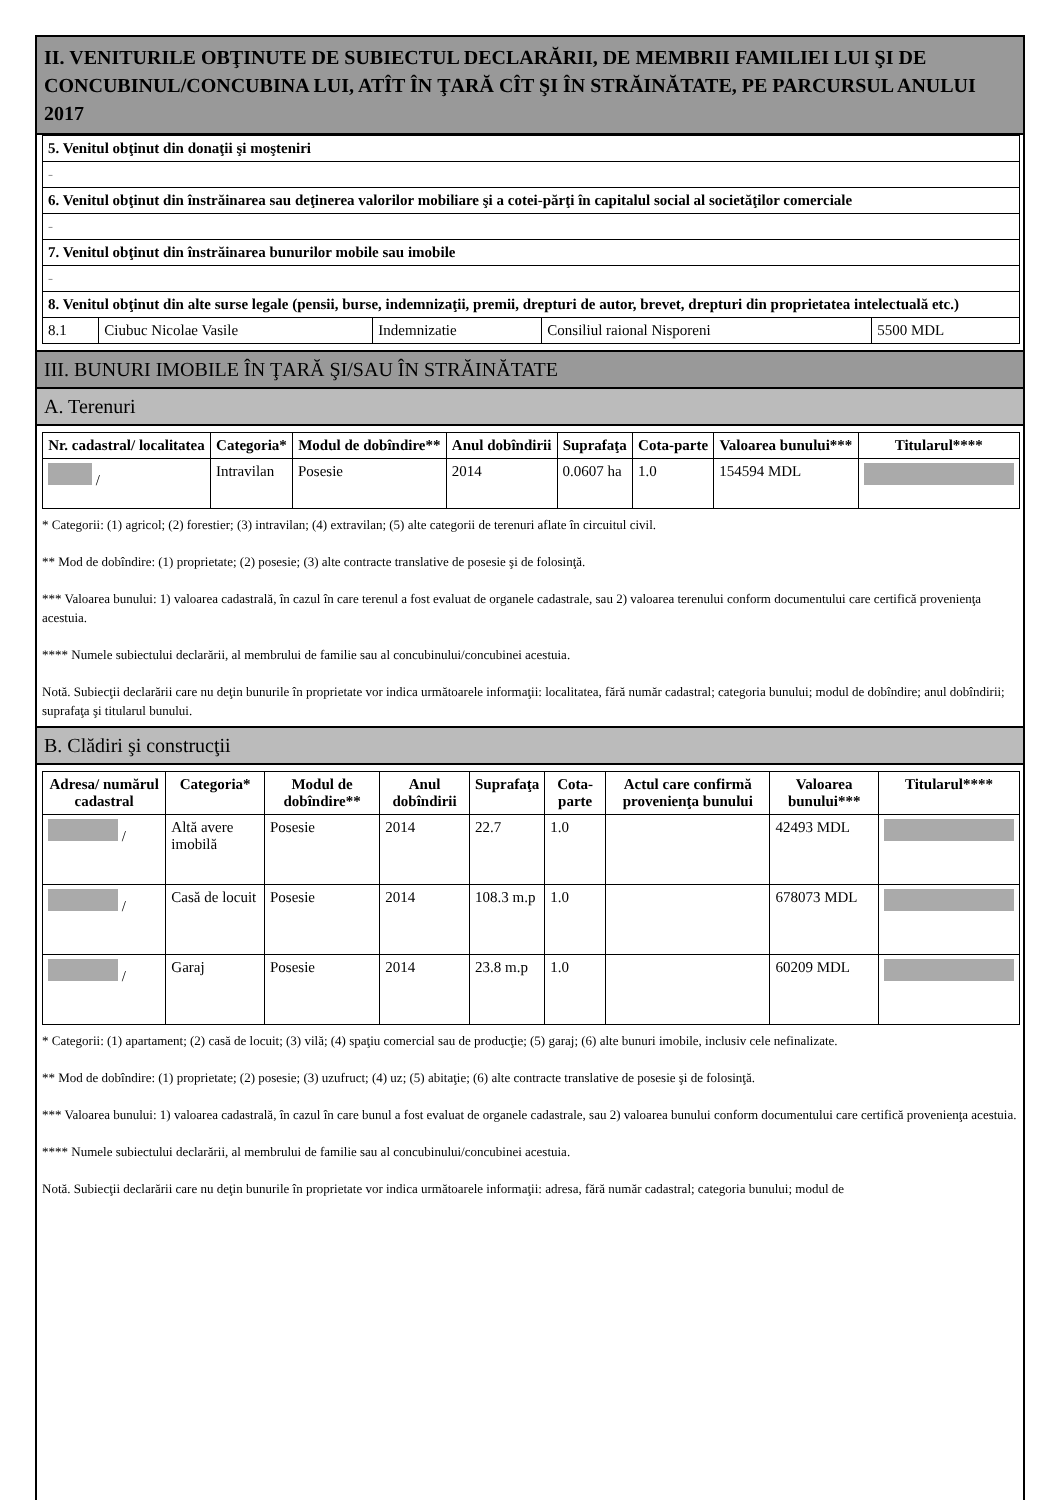II. VENITURILE OBŢINUTE DE SUBIECTUL DECLARĂRII, DE MEMBRII FAMILIEI LUI ŞI DE CONCUBINUL/CONCUBINA LUI, ATÎT ÎN ŢARĂ CÎT ŞI ÎN STRĂINĂTATE, PE PARCURSUL ANULUI 2017
| 5. Venitul obţinut din donaţii şi moşteniri | | | | |
| - | | | | |
| 6. Venitul obţinut din înstrăinarea sau deţinerea valorilor mobiliare şi a cotei-părţi în capitalul social al societăţilor comerciale | | | | |
| - | | | | |
| 7. Venitul obţinut din înstrăinarea bunurilor mobile sau imobile | | | | |
| - | | | | |
| 8. Venitul obţinut din alte surse legale (pensii, burse, indemnizaţii, premii, drepturi de autor, brevet, drepturi din proprietatea intelectuală etc.) | | | | |
| 8.1 | Ciubuc Nicolae Vasile | Indemnizatie | Consiliul raional Nisporeni | 5500 MDL |
III. BUNURI IMOBILE ÎN ŢARĂ ŞI/SAU ÎN STRĂINĂTATE
A. Terenuri
| Nr. cadastral/ localitatea | Categoria* | Modul de dobîndire** | Anul dobîndirii | Suprafaţa | Cota-parte | Valoarea bunului*** | Titularul**** |
| --- | --- | --- | --- | --- | --- | --- | --- |
| / | Intravilan | Posesie | 2014 | 0.0607 ha | 1.0 | 154594 MDL | |
* Categorii: (1) agricol; (2) forestier; (3) intravilan; (4) extravilan; (5) alte categorii de terenuri aflate în circuitul civil.
** Mod de dobîndire: (1) proprietate; (2) posesie; (3) alte contracte translative de posesie şi de folosinţă.
*** Valoarea bunului: 1) valoarea cadastrală, în cazul în care terenul a fost evaluat de organele cadastrale, sau 2) valoarea terenului conform documentului care certifică provenienţa acestuia.
**** Numele subiectului declarării, al membrului de familie sau al concubinului/concubinei acestuia.
Notă. Subiecţii declarării care nu deţin bunurile în proprietate vor indica următoarele informaţii: localitatea, fără număr cadastral; categoria bunului; modul de dobîndire; anul dobîndirii; suprafaţa şi titularul bunului.
B. Clădiri şi construcţii
| Adresa/ numărul cadastral | Categoria* | Modul de dobîndire** | Anul dobîndirii | Suprafaţa | Cota-parte | Actul care confirmă provenienţa bunului | Valoarea bunului*** | Titularul**** |
| --- | --- | --- | --- | --- | --- | --- | --- | --- |
| / | Altă avere imobilă | Posesie | 2014 | 22.7 | 1.0 | | 42493 MDL | |
| / | Casă de locuit | Posesie | 2014 | 108.3 m.p | 1.0 | | 678073 MDL | |
| / | Garaj | Posesie | 2014 | 23.8 m.p | 1.0 | | 60209 MDL | |
* Categorii: (1) apartament; (2) casă de locuit; (3) vilă; (4) spaţiu comercial sau de producţie; (5) garaj; (6) alte bunuri imobile, inclusiv cele nefinalizate.
** Mod de dobîndire: (1) proprietate; (2) posesie; (3) uzufruct; (4) uz; (5) abitaţie; (6) alte contracte translative de posesie şi de folosinţă.
*** Valoarea bunului: 1) valoarea cadastrală, în cazul în care bunul a fost evaluat de organele cadastrale, sau 2) valoarea bunului conform documentului care certifică provenienţa acestuia.
**** Numele subiectului declarării, al membrului de familie sau al concubinului/concubinei acestuia.
Notă. Subiecţii declarării care nu deţin bunurile în proprietate vor indica următoarele informaţii: adresa, fără număr cadastral; categoria bunului; modul de